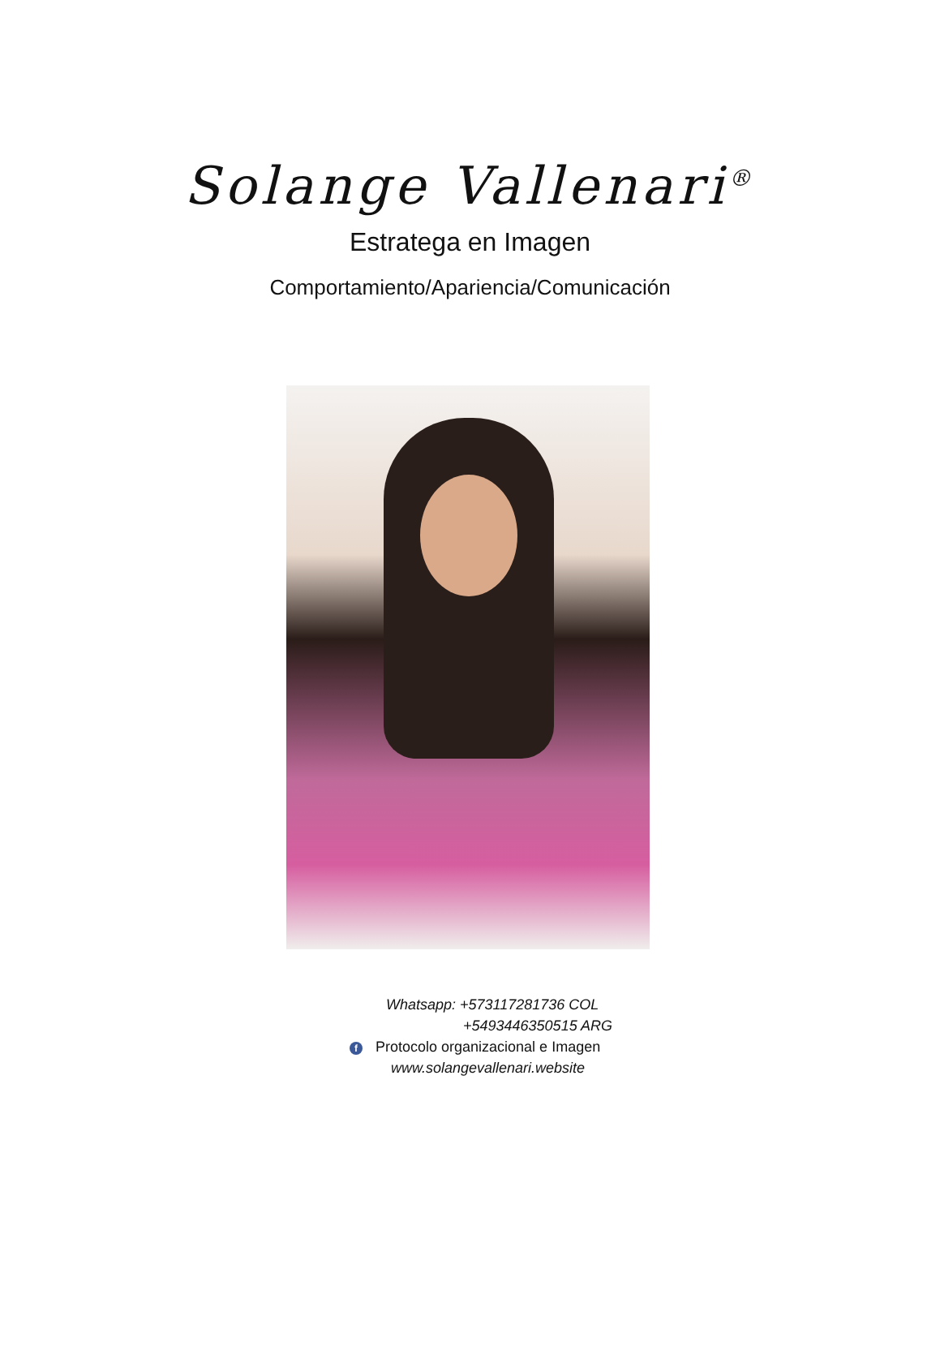Solange Vallenari<sup>®</sup>
Estratega en Imagen
Comportamiento/Apariencia/Comunicación
Whatsapp: +573117281736 COL
+5493446350515 ARG
f Protocolo organizacional e Imagen
www.solangevallenari.website